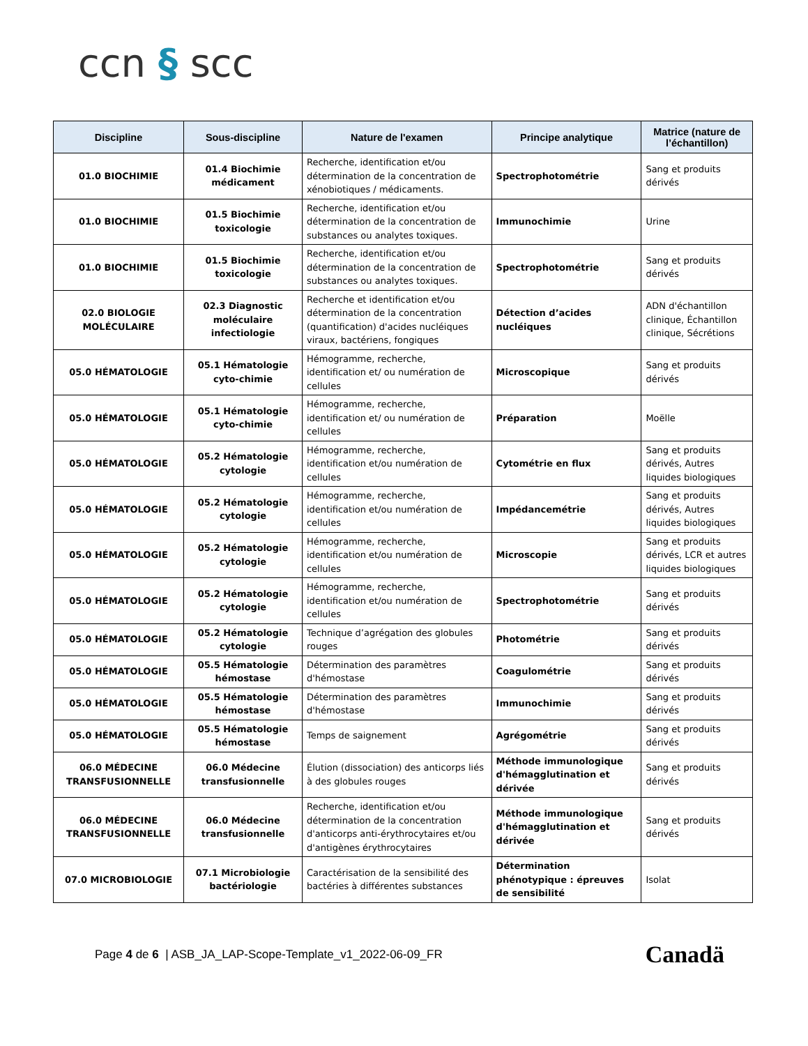ccn § scc
| Discipline | Sous-discipline | Nature de l'examen | Principe analytique | Matrice (nature de l’échantillon) |
| --- | --- | --- | --- | --- |
| 01.0 BIOCHIMIE | 01.4 Biochimie médicament | Recherche, identification et/ou détermination de la concentration de xénobiotiques / médicaments. | Spectrophotométrie | Sang et produits dérivés |
| 01.0 BIOCHIMIE | 01.5 Biochimie toxicologie | Recherche, identification et/ou détermination de la concentration de substances ou analytes toxiques. | Immunochimie | Urine |
| 01.0 BIOCHIMIE | 01.5 Biochimie toxicologie | Recherche, identification et/ou détermination de la concentration de substances ou analytes toxiques. | Spectrophotométrie | Sang et produits dérivés |
| 02.0 BIOLOGIE MOLÉCULAIRE | 02.3 Diagnostic moléculaire infectiologie | Recherche et identification et/ou détermination de la concentration (quantification) d'acides nucléiques viraux, bactériens, fongiques | Détection d’acides nucléiques | ADN d'échantillon clinique, Échantillon clinique, Sécrétions |
| 05.0 HÉMATOLOGIE | 05.1 Hématologie cyto-chimie | Hémogramme, recherche, identification et/ ou numération de cellules | Microscopique | Sang et produits dérivés |
| 05.0 HÉMATOLOGIE | 05.1 Hématologie cyto-chimie | Hémogramme, recherche, identification et/ ou numération de cellules | Préparation | Moëlle |
| 05.0 HÉMATOLOGIE | 05.2 Hématologie cytologie | Hémogramme, recherche, identification et/ou numération de cellules | Cytométrie en flux | Sang et produits dérivés, Autres liquides biologiques |
| 05.0 HÉMATOLOGIE | 05.2 Hématologie cytologie | Hémogramme, recherche, identification et/ou numération de cellules | Impédancemétrie | Sang et produits dérivés, Autres liquides biologiques |
| 05.0 HÉMATOLOGIE | 05.2 Hématologie cytologie | Hémogramme, recherche, identification et/ou numération de cellules | Microscopie | Sang et produits dérivés, LCR et autres liquides biologiques |
| 05.0 HÉMATOLOGIE | 05.2 Hématologie cytologie | Hémogramme, recherche, identification et/ou numération de cellules | Spectrophotométrie | Sang et produits dérivés |
| 05.0 HÉMATOLOGIE | 05.2 Hématologie cytologie | Technique d’agrégation des globules rouges | Photométrie | Sang et produits dérivés |
| 05.0 HÉMATOLOGIE | 05.5 Hématologie hémostase | Détermination des paramètres d'hémostase | Coagulométrie | Sang et produits dérivés |
| 05.0 HÉMATOLOGIE | 05.5 Hématologie hémostase | Détermination des paramètres d'hémostase | Immunochimie | Sang et produits dérivés |
| 05.0 HÉMATOLOGIE | 05.5 Hématologie hémostase | Temps de saignement | Agrégométrie | Sang et produits dérivés |
| 06.0 MÉDECINE TRANSFUSIONNELLE | 06.0 Médecine transfusionnelle | Élution (dissociation) des anticorps liés à des globules rouges | Méthode immunologique d'hémagglutination et dérivée | Sang et produits dérivés |
| 06.0 MÉDECINE TRANSFUSIONNELLE | 06.0 Médecine transfusionnelle | Recherche, identification et/ou détermination de la concentration d'anticorps anti-érythrocytaires et/ou d'antigènes érythrocytaires | Méthode immunologique d'hémagglutination et dérivée | Sang et produits dérivés |
| 07.0 MICROBIOLOGIE | 07.1 Microbiologie bactériologie | Caractérisation de la sensibilité des bactéries à différentes substances | Détermination phénotypique : épreuves de sensibilité | Isolat |
Page 4 de 6 | ASB_JA_LAP-Scope-Template_v1_2022-06-09_FR
Canadä